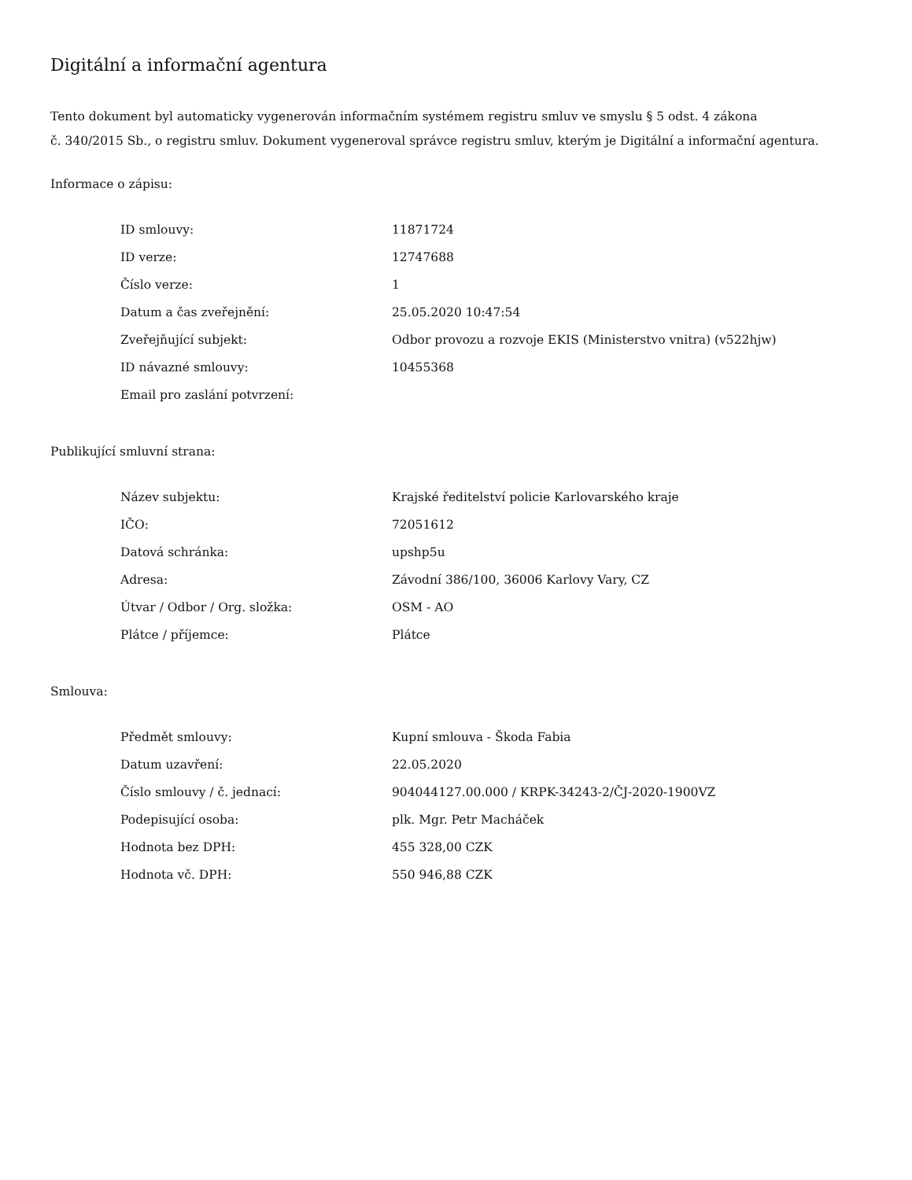Digitální a informační agentura
Tento dokument byl automaticky vygenerován informačním systémem registru smluv ve smyslu § 5 odst. 4 zákona
č. 340/2015 Sb., o registru smluv. Dokument vygeneroval správce registru smluv, kterým je Digitální a informační agentura.
Informace o zápisu:
| ID smlouvy: | 11871724 |
| ID verze: | 12747688 |
| Číslo verze: | 1 |
| Datum a čas zveřejnění: | 25.05.2020 10:47:54 |
| Zveřejňující subjekt: | Odbor provozu a rozvoje EKIS (Ministerstvo vnitra) (v522hjw) |
| ID návazné smlouvy: | 10455368 |
| Email pro zaslání potvrzení: | |
Publikující smluvní strana:
| Název subjektu: | Krajské ředitelství policie Karlovarského kraje |
| IČO: | 72051612 |
| Datová schránka: | upshp5u |
| Adresa: | Závodní 386/100, 36006 Karlovy Vary, CZ |
| Útvar / Odbor / Org. složka: | OSM - AO |
| Plátce / příjemce: | Plátce |
Smlouva:
| Předmět smlouvy: | Kupní smlouva - Škoda Fabia |
| Datum uzavření: | 22.05.2020 |
| Číslo smlouvy / č. jednací: | 904044127.00.000 / KRPK-34243-2/ČJ-2020-1900VZ |
| Podepisující osoba: | plk. Mgr. Petr Macháček |
| Hodnota bez DPH: | 455 328,00 CZK |
| Hodnota vč. DPH: | 550 946,88 CZK |